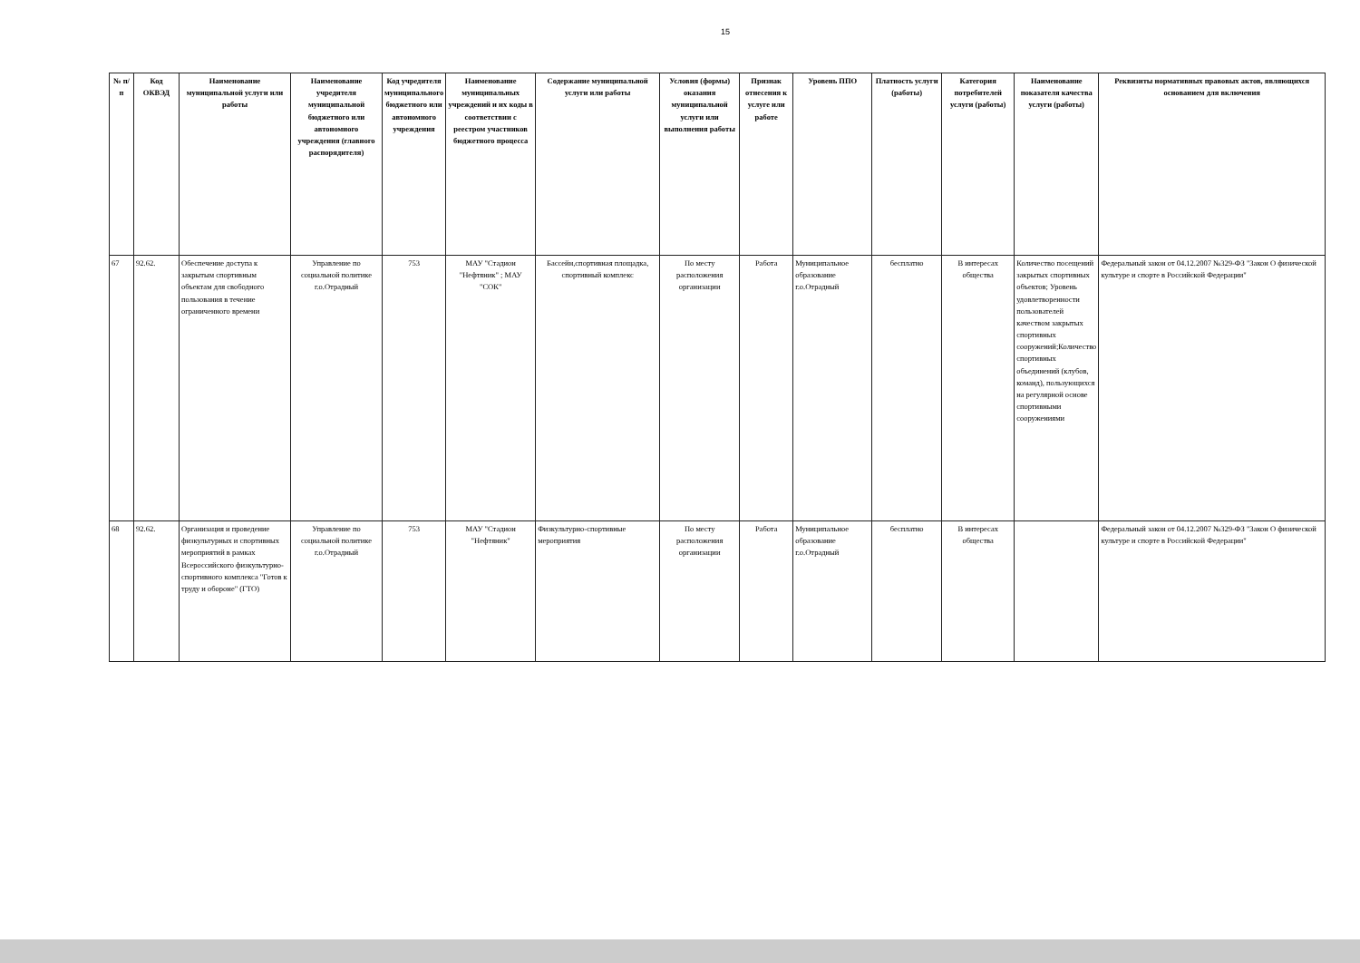15
| № п/п | Код ОКВЭД | Наименование муниципальной услуги или работы | Наименование учредителя муниципальной бюджетного или автономного учреждения (главного распорядителя) | Код учредителя муниципального бюджетного или автономного учреждения | Наименование муниципальных учреждений и их коды в соответствии с реестром участников бюджетного процесса | Содержание муниципальной услуги или работы | Условия (формы) оказания муниципальной услуги или выполнения работы | Признак отнесения к услуге или работе | Уровень ППО | Платность услуги (работы) | Категория потребителей услуги (работы) | Наименование показателя качества услуги (работы) | Реквизиты нормативных правовых актов, являющихся основанием для включения |
| --- | --- | --- | --- | --- | --- | --- | --- | --- | --- | --- | --- | --- | --- |
| 67 | 92.62. | Обеспечение доступа к закрытым спортивным объектам для свободного пользования в течение ограниченного времени | Управление по социальной политике г.о.Отрадный | 753 | МАУ "Стадион "Нефтяник" ; МАУ "СОК" | Бассейн,спортивная площадка, спортивный комплекс | По месту расположения организации | Работа | Муниципальное образование г.о.Отрадный | бесплатно | В интересах общества | Количество посещений закрытых спортивных объектов; Уровень удовлетворенности пользователей качеством закрытых спортивных сооружений;Количество спортивных объединений (клубов, команд), пользующихся на регулярной основе спортивными сооружениями | Федеральный закон от 04.12.2007 №329-ФЗ "Закон О физической культуре и спорте в Российской Федерации" |
| 68 | 92.62. | Организация и проведение физкультурных и спортивных мероприятий в рамках Всероссийского физкультурно-спортивного комплекса "Готов к труду и обороне" (ГТО) | Управление по социальной политике г.о.Отрадный | 753 | МАУ "Стадион "Нефтяник" | Физкультурно-спортивные мероприятия | По месту расположения организации | Работа | Муниципальное образование г.о.Отрадный | бесплатно | В интересах общества | | Федеральный закон от 04.12.2007 №329-ФЗ "Закон О физической культуре и спорте в Российской Федерации" |